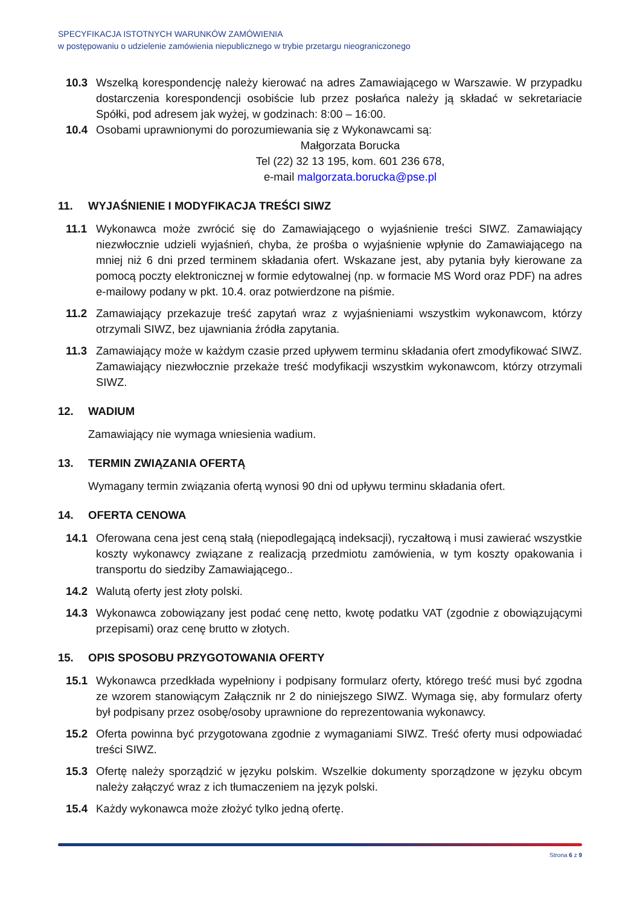SPECYFIKACJA ISTOTNYCH WARUNKÓW ZAMÓWIENIA
w postępowaniu o udzielenie zamówienia niepublicznego w trybie przetargu nieograniczonego
10.3 Wszelką korespondencję należy kierować na adres Zamawiającego w Warszawie. W przypadku dostarczenia korespondencji osobiście lub przez posłańca należy ją składać w sekretariacie Spółki, pod adresem jak wyżej, w godzinach: 8:00 – 16:00.
10.4 Osobami uprawnionymi do porozumiewania się z Wykonawcami są:
Małgorzata Borucka
Tel (22) 32 13 195, kom. 601 236 678,
e-mail malgorzata.borucka@pse.pl
11. WYJAŚNIENIE I MODYFIKACJA TREŚCI SIWZ
11.1 Wykonawca może zwrócić się do Zamawiającego o wyjaśnienie treści SIWZ. Zamawiający niezwłocznie udzieli wyjaśnień, chyba, że prośba o wyjaśnienie wpłynie do Zamawiającego na mniej niż 6 dni przed terminem składania ofert. Wskazane jest, aby pytania były kierowane za pomocą poczty elektronicznej w formie edytowalnej (np. w formacie MS Word oraz PDF) na adres e-mailowy podany w pkt. 10.4. oraz potwierdzone na piśmie.
11.2 Zamawiający przekazuje treść zapytań wraz z wyjaśnieniami wszystkim wykonawcom, którzy otrzymali SIWZ, bez ujawniania źródła zapytania.
11.3 Zamawiający może w każdym czasie przed upływem terminu składania ofert zmodyfikować SIWZ. Zamawiający niezwłocznie przekaże treść modyfikacji wszystkim wykonawcom, którzy otrzymali SIWZ.
12. WADIUM
Zamawiający nie wymaga wniesienia wadium.
13. TERMIN ZWIĄZANIA OFERTĄ
Wymagany termin związania ofertą wynosi 90 dni od upływu terminu składania ofert.
14. OFERTA CENOWA
14.1 Oferowana cena jest ceną stałą (niepodlegającą indeksacji), ryczałtową i musi zawierać wszystkie koszty wykonawcy związane z realizacją przedmiotu zamówienia, w tym koszty opakowania i transportu do siedziby Zamawiającego..
14.2 Walutą oferty jest złoty polski.
14.3 Wykonawca zobowiązany jest podać cenę netto, kwotę podatku VAT (zgodnie z obowiązującymi przepisami) oraz cenę brutto w złotych.
15. OPIS SPOSOBU PRZYGOTOWANIA OFERTY
15.1 Wykonawca przedkłada wypełniony i podpisany formularz oferty, którego treść musi być zgodna ze wzorem stanowiącym Załącznik nr 2 do niniejszego SIWZ. Wymaga się, aby formularz oferty był podpisany przez osobę/osoby uprawnione do reprezentowania wykonawcy.
15.2 Oferta powinna być przygotowana zgodnie z wymaganiami SIWZ. Treść oferty musi odpowiadać treści SIWZ.
15.3 Ofertę należy sporządzić w języku polskim. Wszelkie dokumenty sporządzone w języku obcym należy załączyć wraz z ich tłumaczeniem na język polski.
15.4 Każdy wykonawca może złożyć tylko jedną ofertę.
Strona 6 z 9